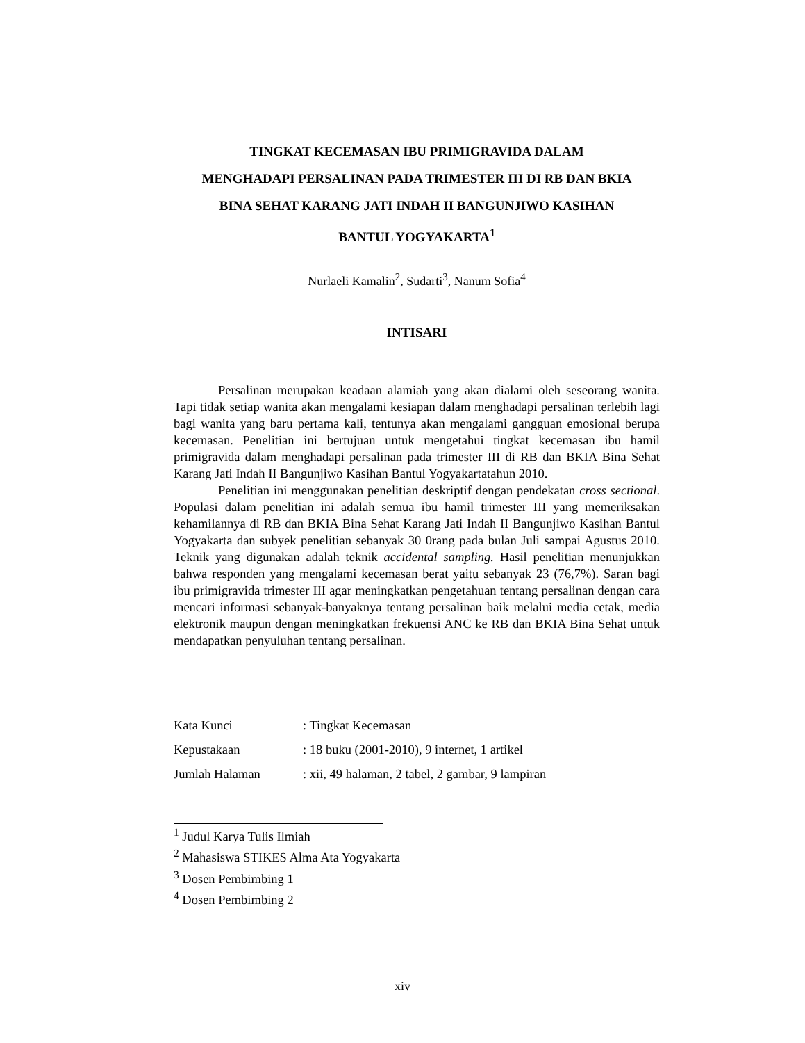TINGKAT KECEMASAN IBU PRIMIGRAVIDA DALAM
MENGHADAPI PERSALINAN PADA TRIMESTER III DI RB DAN BKIA
BINA SEHAT KARANG JATI INDAH II BANGUNJIWO KASIHAN
BANTUL YOGYAKARTA<sup>1</sup>
Nurlaeli Kamalin<sup>2</sup>, Sudarti<sup>3</sup>, Nanum Sofia<sup>4</sup>
INTISARI
Persalinan merupakan keadaan alamiah yang akan dialami oleh seseorang wanita. Tapi tidak setiap wanita akan mengalami kesiapan dalam menghadapi persalinan terlebih lagi bagi wanita yang baru pertama kali, tentunya akan mengalami gangguan emosional berupa kecemasan. Penelitian ini bertujuan untuk mengetahui tingkat kecemasan ibu hamil primigravida dalam menghadapi persalinan pada trimester III di RB dan BKIA Bina Sehat Karang Jati Indah II Bangunjiwo Kasihan Bantul Yogyakartatahun 2010.
Penelitian ini menggunakan penelitian deskriptif dengan pendekatan cross sectional. Populasi dalam penelitian ini adalah semua ibu hamil trimester III yang memeriksakan kehamilannya di RB dan BKIA Bina Sehat Karang Jati Indah II Bangunjiwo Kasihan Bantul Yogyakarta dan subyek penelitian sebanyak 30 0rang pada bulan Juli sampai Agustus 2010. Teknik yang digunakan adalah teknik accidental sampling. Hasil penelitian menunjukkan bahwa responden yang mengalami kecemasan berat yaitu sebanyak 23 (76,7%). Saran bagi ibu primigravida trimester III agar meningkatkan pengetahuan tentang persalinan dengan cara mencari informasi sebanyak-banyaknya tentang persalinan baik melalui media cetak, media elektronik maupun dengan meningkatkan frekuensi ANC ke RB dan BKIA Bina Sehat untuk mendapatkan penyuluhan tentang persalinan.
| Kata Kunci | : Tingkat Kecemasan |
| Kepustakaan | : 18 buku (2001-2010), 9 internet, 1 artikel |
| Jumlah Halaman | : xii, 49 halaman, 2 tabel, 2 gambar, 9 lampiran |
<sup>1</sup> Judul Karya Tulis Ilmiah
<sup>2</sup> Mahasiswa STIKES Alma Ata Yogyakarta
<sup>3</sup> Dosen Pembimbing 1
<sup>4</sup> Dosen Pembimbing 2
xiv